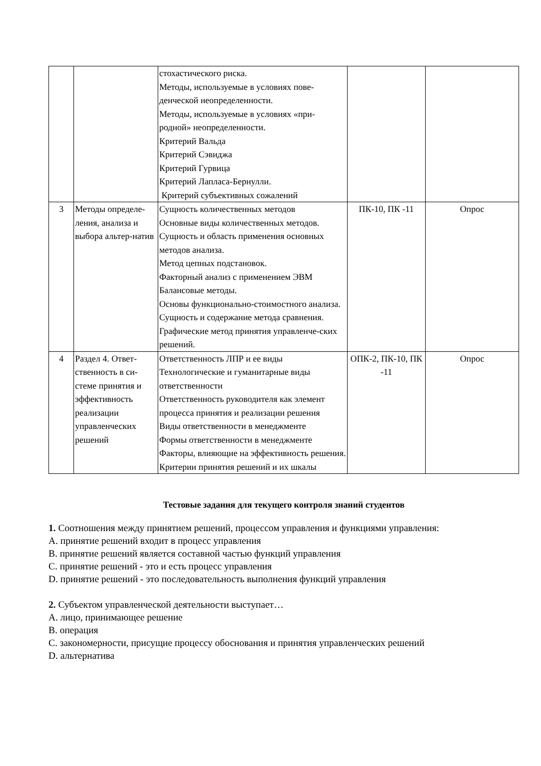| | | стохастического риска. Методы, используемые в условиях пове-денческой неопределенности. Методы, используемые в условиях «при-родной» неопределенности. Критерий Вальда Критерий Сэвиджа Критерий Гурвица Критерий Лапласа-Бернулли. Критерий субъективных сожалений | | |
| 3 | Методы определе-ления, анализа и выбора альтер-натив | Сущность количественных методов Основные виды количественных методов. Сущность и область применения основных методов анализа. Метод цепных подстановок. Факторный анализ с применением ЭВМ Балансовые методы. Основы функционально-стоимостного анализа. Сущность и содержание метода сравнения. Графические метод принятия управленче-ских решений. | ПК-10, ПК -11 | Опрос |
| 4 | Раздел 4. Ответ-ственность в си-стеме принятия и эффективность реализации управленческих решений | Ответственность ЛПР и ее виды Технологические и гуманитарные виды ответственности Ответственность руководителя как элемент процесса принятия и реализации решения Виды ответственности в менеджменте Формы ответственности в менеджменте Факторы, влияющие на эффективность решения. Критерии принятия решений и их шкалы | ОПК-2, ПК-10, ПК -11 | Опрос |
Тестовые задания для текущего контроля знаний студентов
1. Соотношения между принятием решений, процессом управления и функциями управления:
A. принятие решений входит в процесс управления
B. принятие решений является составной частью функций управления
C. принятие решений - это и есть процесс управления
D. принятие решений - это последовательность выполнения функций управления
2. Субъектом управленческой деятельности выступает…
A. лицо, принимающее решение
B. операция
C. закономерности, присущие процессу обоснования и принятия управленческих решений
D. альтернатива